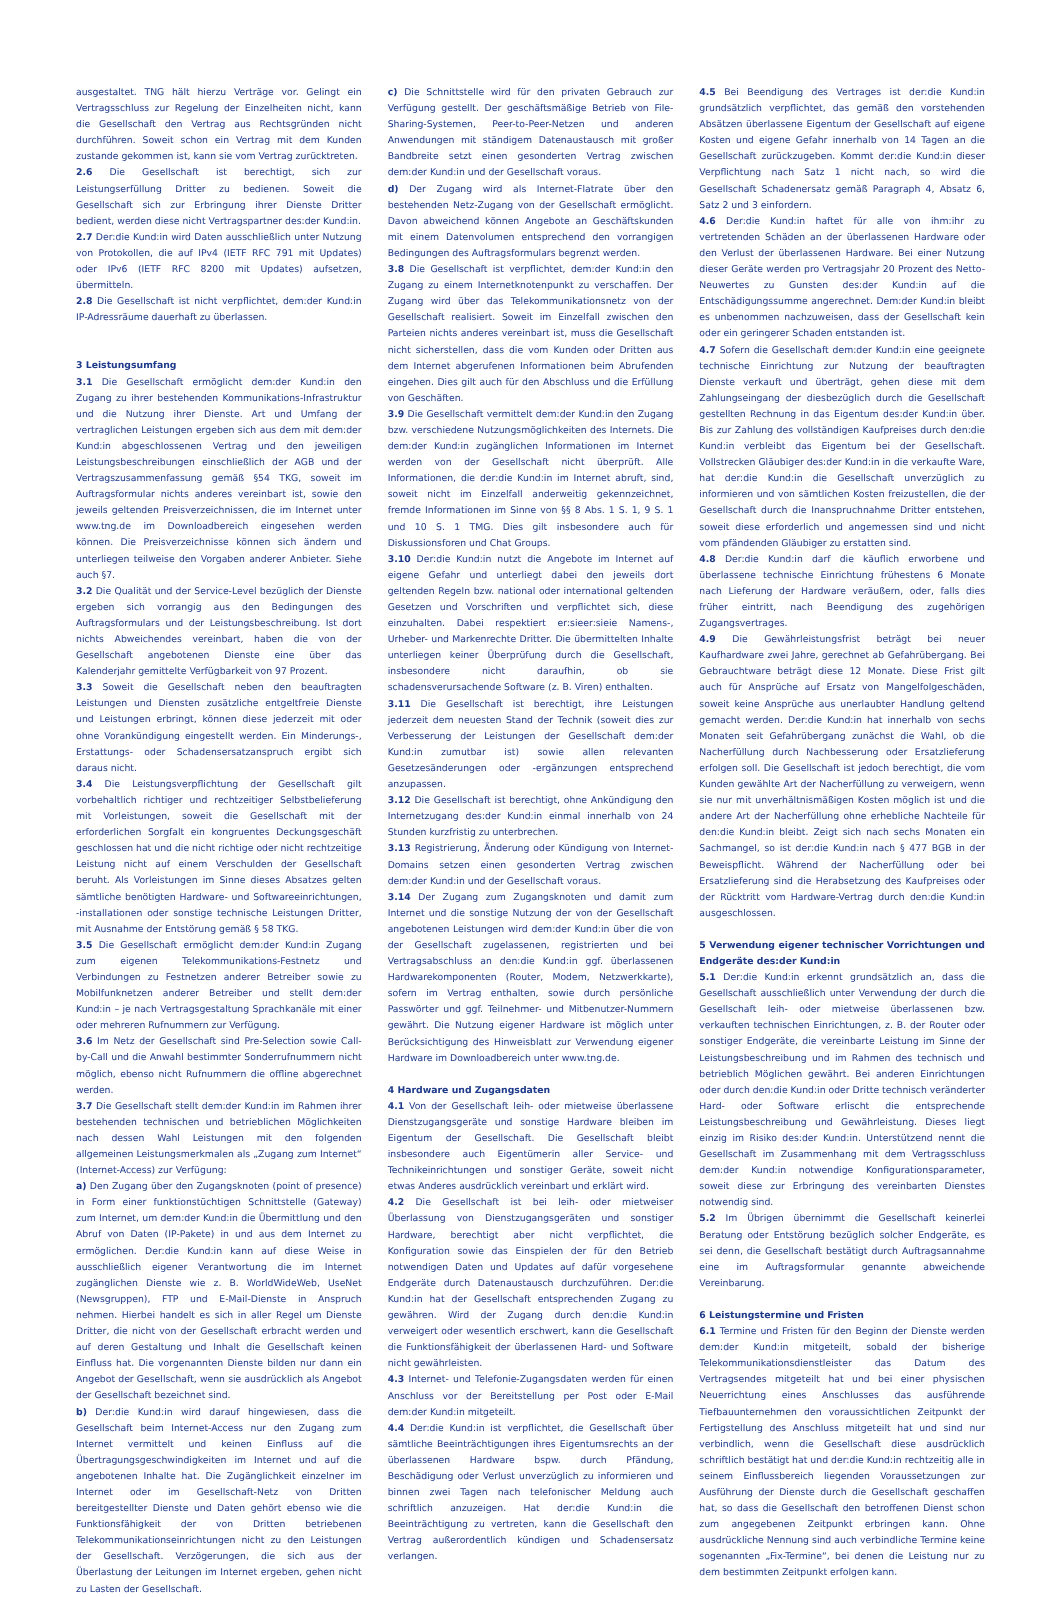ausgestaltet. TNG hält hierzu Verträge vor. Gelingt ein Vertragsschluss zur Regelung der Einzelheiten nicht, kann die Gesellschaft den Vertrag aus Rechtsgründen nicht durchführen. Soweit schon ein Vertrag mit dem Kunden zustande gekommen ist, kann sie vom Vertrag zurücktreten.
2.6 Die Gesellschaft ist berechtigt, sich zur Leistungserfüllung Dritter zu bedienen. Soweit die Gesellschaft sich zur Erbringung ihrer Dienste Dritter bedient, werden diese nicht Vertragspartner des:der Kund:in.
2.7 Der:die Kund:in wird Daten ausschließlich unter Nutzung von Protokollen, die auf IPv4 (IETF RFC 791 mit Updates) oder IPv6 (IETF RFC 8200 mit Updates) aufsetzen, übermitteln.
2.8 Die Gesellschaft ist nicht verpflichtet, dem:der Kund:in IP-Adressräume dauerhaft zu überlassen.
3 Leistungsumfang
3.1 Die Gesellschaft ermöglicht dem:der Kund:in den Zugang zu ihrer bestehenden Kommunikations-Infrastruktur und die Nutzung ihrer Dienste. Art und Umfang der vertraglichen Leistungen ergeben sich aus dem mit dem:der Kund:in abgeschlossenen Vertrag und den jeweiligen Leistungsbeschreibungen einschließlich der AGB und der Vertragszusammenfassung gemäß §54 TKG, soweit im Auftragsformular nichts anderes vereinbart ist, sowie den jeweils geltenden Preisverzeichnissen, die im Internet unter www.tng.de im Downloadbereich eingesehen werden können. Die Preisverzeichnisse können sich ändern und unterliegen teilweise den Vorgaben anderer Anbieter. Siehe auch §7.
3.2 Die Qualität und der Service-Level bezüglich der Dienste ergeben sich vorrangig aus den Bedingungen des Auftragsformulars und der Leistungsbeschreibung. Ist dort nichts Abweichendes vereinbart, haben die von der Gesellschaft angebotenen Dienste eine über das Kalenderjahr gemittelte Verfügbarkeit von 97 Prozent.
3.3 Soweit die Gesellschaft neben den beauftragten Leistungen und Diensten zusätzliche entgeltfreie Dienste und Leistungen erbringt, können diese jederzeit mit oder ohne Vorankündigung eingestellt werden. Ein Minderungs-, Erstattungs- oder Schadensersatzanspruch ergibt sich daraus nicht.
3.4 Die Leistungsverpflichtung der Gesellschaft gilt vorbehaltlich richtiger und rechtzeitiger Selbstbelieferung mit Vorleistungen, soweit die Gesellschaft mit der erforderlichen Sorgfalt ein kongruentes Deckungsgeschäft geschlossen hat und die nicht richtige oder nicht rechtzeitige Leistung nicht auf einem Verschulden der Gesellschaft beruht. Als Vorleistungen im Sinne dieses Absatzes gelten sämtliche benötigten Hardware- und Softwareeinrichtungen, -installationen oder sonstige technische Leistungen Dritter, mit Ausnahme der Entstörung gemäß § 58 TKG.
3.5 Die Gesellschaft ermöglicht dem:der Kund:in Zugang zum eigenen Telekommunikations-Festnetz und Verbindungen zu Festnetzen anderer Betreiber sowie zu Mobilfunknetzen anderer Betreiber und stellt dem:der Kund:in – je nach Vertragsgestaltung Sprachkanäle mit einer oder mehreren Rufnummern zur Verfügung.
3.6 Im Netz der Gesellschaft sind Pre-Selection sowie Call-by-Call und die Anwahl bestimmter Sonderrufnummern nicht möglich, ebenso nicht Rufnummern die offline abgerechnet werden.
3.7 Die Gesellschaft stellt dem:der Kund:in im Rahmen ihrer bestehenden technischen und betrieblichen Möglichkeiten nach dessen Wahl Leistungen mit den folgenden allgemeinen Leistungsmerkmalen als „Zugang zum Internet“ (Internet-Access) zur Verfügung:
a) Den Zugang über den Zugangsknoten (point of presence) in Form einer funktionstüchtigen Schnittstelle (Gateway) zum Internet, um dem:der Kund:in die Übermittlung und den Abruf von Daten (IP-Pakete) in und aus dem Internet zu ermöglichen. Der:die Kund:in kann auf diese Weise in ausschließlich eigener Verantwortung die im Internet zugänglichen Dienste wie z. B. WorldWideWeb, UseNet (Newsgruppen), FTP und E-Mail-Dienste in Anspruch nehmen. Hierbei handelt es sich in aller Regel um Dienste Dritter, die nicht von der Gesellschaft erbracht werden und auf deren Gestaltung und Inhalt die Gesellschaft keinen Einfluss hat. Die vorgenannten Dienste bilden nur dann ein Angebot der Gesellschaft, wenn sie ausdrücklich als Angebot der Gesellschaft bezeichnet sind.
b) Der:die Kund:in wird darauf hingewiesen, dass die Gesellschaft beim Internet-Access nur den Zugang zum Internet vermittelt und keinen Einfluss auf die Übertragungsgeschwindigkeiten im Internet und auf die angebotenen Inhalte hat. Die Zugänglichkeit einzelner im Internet oder im Gesellschaft-Netz von Dritten bereitgestellter Dienste und Daten gehört ebenso wie die Funktionsfähigkeit der von Dritten betriebenen Telekommunikationseinrichtungen nicht zu den Leistungen der Gesellschaft. Verzögerungen, die sich aus der Überlastung der Leitungen im Internet ergeben, gehen nicht zu Lasten der Gesellschaft.
c) Die Schnittstelle wird für den privaten Gebrauch zur Verfügung gestellt. Der geschäftsmäßige Betrieb von File-Sharing-Systemen, Peer-to-Peer-Netzen und anderen Anwendungen mit ständigem Datenaustausch mit großer Bandbreite setzt einen gesonderten Vertrag zwischen dem:der Kund:in und der Gesellschaft voraus.
d) Der Zugang wird als Internet-Flatrate über den bestehenden Netz-Zugang von der Gesellschaft ermöglicht. Davon abweichend können Angebote an Geschäftskunden mit einem Datenvolumen entsprechend den vorrangigen Bedingungen des Auftragsformulars begrenzt werden.
3.8 Die Gesellschaft ist verpflichtet, dem:der Kund:in den Zugang zu einem Internetknotenpunkt zu verschaffen. Der Zugang wird über das Telekommunikationsnetz von der Gesellschaft realisiert. Soweit im Einzelfall zwischen den Parteien nichts anderes vereinbart ist, muss die Gesellschaft nicht sicherstellen, dass die vom Kunden oder Dritten aus dem Internet abgerufenen Informationen beim Abrufenden eingehen. Dies gilt auch für den Abschluss und die Erfüllung von Geschäften.
3.9 Die Gesellschaft vermittelt dem:der Kund:in den Zugang bzw. verschiedene Nutzungsmöglichkeiten des Internets. Die dem:der Kund:in zugänglichen Informationen im Internet werden von der Gesellschaft nicht überprüft. Alle Informationen, die der:die Kund:in im Internet abruft, sind, soweit nicht im Einzelfall anderweitig gekennzeichnet, fremde Informationen im Sinne von §§ 8 Abs. 1 S. 1, 9 S. 1 und 10 S. 1 TMG. Dies gilt insbesondere auch für Diskussionsforen und Chat Groups.
3.10 Der:die Kund:in nutzt die Angebote im Internet auf eigene Gefahr und unterliegt dabei den jeweils dort geltenden Regeln bzw. national oder international geltenden Gesetzen und Vorschriften und verpflichtet sich, diese einzuhalten. Dabei respektiert er:sieer:sieie Namens-, Urheber- und Markenrechte Dritter. Die übermittelten Inhalte unterliegen keiner Überprüfung durch die Gesellschaft, insbesondere nicht daraufhin, ob sie schadensverursachende Software (z. B. Viren) enthalten.
3.11 Die Gesellschaft ist berechtigt, ihre Leistungen jederzeit dem neuesten Stand der Technik (soweit dies zur Verbesserung der Leistungen der Gesellschaft dem:der Kund:in zumutbar ist) sowie allen relevanten Gesetzesänderungen oder -ergänzungen entsprechend anzupassen.
3.12 Die Gesellschaft ist berechtigt, ohne Ankündigung den Internetzugang des:der Kund:in einmal innerhalb von 24 Stunden kurzfristig zu unterbrechen.
3.13 Registrierung, Änderung oder Kündigung von Internet-Domains setzen einen gesonderten Vertrag zwischen dem:der Kund:in und der Gesellschaft voraus.
3.14 Der Zugang zum Zugangsknoten und damit zum Internet und die sonstige Nutzung der von der Gesellschaft angebotenen Leistungen wird dem:der Kund:in über die von der Gesellschaft zugelassenen, registrierten und bei Vertragsabschluss an den:die Kund:in ggf. überlassenen Hardwarekomponenten (Router, Modem, Netzwerkkarte), sofern im Vertrag enthalten, sowie durch persönliche Passwörter und ggf. Teilnehmer- und Mitbenutzer-Nummern gewährt. Die Nutzung eigener Hardware ist möglich unter Berücksichtigung des Hinweisblatt zur Verwendung eigener Hardware im Downloadbereich unter www.tng.de.
4 Hardware und Zugangsdaten
4.1 Von der Gesellschaft leih- oder mietweise überlassene Dienstzugangsgeräte und sonstige Hardware bleiben im Eigentum der Gesellschaft. Die Gesellschaft bleibt insbesondere auch Eigentümerin aller Service- und Technikeinrichtungen und sonstiger Geräte, soweit nicht etwas Anderes ausdrücklich vereinbart und erklärt wird.
4.2 Die Gesellschaft ist bei leih- oder mietweiser Überlassung von Dienstzugangsgeräten und sonstiger Hardware, berechtigt aber nicht verpflichtet, die Konfiguration sowie das Einspielen der für den Betrieb notwendigen Daten und Updates auf dafür vorgesehene Endgeräte durch Datenaustausch durchzuführen. Der:die Kund:in hat der Gesellschaft entsprechenden Zugang zu gewähren. Wird der Zugang durch den:die Kund:in verweigert oder wesentlich erschwert, kann die Gesellschaft die Funktionsfähigkeit der überlassenen Hard- und Software nicht gewährleisten.
4.3 Internet- und Telefonie-Zugangsdaten werden für einen Anschluss vor der Bereitstellung per Post oder E-Mail dem:der Kund:in mitgeteilt.
4.4 Der:die Kund:in ist verpflichtet, die Gesellschaft über sämtliche Beeinträchtigungen ihres Eigentumsrechts an der überlassenen Hardware bspw. durch Pfändung, Beschädigung oder Verlust unverzüglich zu informieren und binnen zwei Tagen nach telefonischer Meldung auch schriftlich anzuzeigen. Hat der:die Kund:in die Beeinträchtigung zu vertreten, kann die Gesellschaft den Vertrag außerordentlich kündigen und Schadensersatz verlangen.
4.5 Bei Beendigung des Vertrages ist der:die Kund:in grundsätzlich verpflichtet, das gemäß den vorstehenden Absätzen überlassene Eigentum der Gesellschaft auf eigene Kosten und eigene Gefahr innerhalb von 14 Tagen an die Gesellschaft zurückzugeben. Kommt der:die Kund:in dieser Verpflichtung nach Satz 1 nicht nach, so wird die Gesellschaft Schadenersatz gemäß Paragraph 4, Absatz 6, Satz 2 und 3 einfordern.
4.6 Der:die Kund:in haftet für alle von ihm:ihr zu vertretenden Schäden an der überlassenen Hardware oder den Verlust der überlassenen Hardware. Bei einer Nutzung dieser Geräte werden pro Vertragsjahr 20 Prozent des Netto-Neuwertes zu Gunsten des:der Kund:in auf die Entschädigungssumme angerechnet. Dem:der Kund:in bleibt es unbenommen nachzuweisen, dass der Gesellschaft kein oder ein geringerer Schaden entstanden ist.
4.7 Sofern die Gesellschaft dem:der Kund:in eine geeignete technische Einrichtung zur Nutzung der beauftragten Dienste verkauft und überträgt, gehen diese mit dem Zahlungseingang der diesbezüglich durch die Gesellschaft gestellten Rechnung in das Eigentum des:der Kund:in über. Bis zur Zahlung des vollständigen Kaufpreises durch den:die Kund:in verbleibt das Eigentum bei der Gesellschaft. Vollstrecken Gläubiger des:der Kund:in in die verkaufte Ware, hat der:die Kund:in die Gesellschaft unverzüglich zu informieren und von sämtlichen Kosten freizustellen, die der Gesellschaft durch die Inanspruchnahme Dritter entstehen, soweit diese erforderlich und angemessen sind und nicht vom pfändenden Gläubiger zu erstatten sind.
4.8 Der:die Kund:in darf die käuflich erworbene und überlassene technische Einrichtung frühestens 6 Monate nach Lieferung der Hardware veräußern, oder, falls dies früher eintritt, nach Beendigung des zugehörigen Zugangsvertrages.
4.9 Die Gewährleistungsfrist beträgt bei neuer Kaufhardware zwei Jahre, gerechnet ab Gefahrübergang. Bei Gebrauchtware beträgt diese 12 Monate. Diese Frist gilt auch für Ansprüche auf Ersatz von Mangelfolgeschäden, soweit keine Ansprüche aus unerlaubter Handlung geltend gemacht werden. Der:die Kund:in hat innerhalb von sechs Monaten seit Gefahrübergang zunächst die Wahl, ob die Nacherfüllung durch Nachbesserung oder Ersatzlieferung erfolgen soll. Die Gesellschaft ist jedoch berechtigt, die vom Kunden gewählte Art der Nacherfüllung zu verweigern, wenn sie nur mit unverhältnismäßigen Kosten möglich ist und die andere Art der Nacherfüllung ohne erhebliche Nachteile für den:die Kund:in bleibt. Zeigt sich nach sechs Monaten ein Sachmangel, so ist der:die Kund:in nach § 477 BGB in der Beweispflicht. Während der Nacherfüllung oder bei Ersatzlieferung sind die Herabsetzung des Kaufpreises oder der Rücktritt vom Hardware-Vertrag durch den:die Kund:in ausgeschlossen.
5 Verwendung eigener technischer Vorrichtungen und Endgeräte des:der Kund:in
5.1 Der:die Kund:in erkennt grundsätzlich an, dass die Gesellschaft ausschließlich unter Verwendung der durch die Gesellschaft leih- oder mietweise überlassenen bzw. verkauften technischen Einrichtungen, z. B. der Router oder sonstiger Endgeräte, die vereinbarte Leistung im Sinne der Leistungsbeschreibung und im Rahmen des technisch und betrieblich Möglichen gewährt. Bei anderen Einrichtungen oder durch den:die Kund:in oder Dritte technisch veränderter Hard- oder Software erlischt die entsprechende Leistungsbeschreibung und Gewährleistung. Dieses liegt einzig im Risiko des:der Kund:in. Unterstützend nennt die Gesellschaft im Zusammenhang mit dem Vertragsschluss dem:der Kund:in notwendige Konfigurationsparameter, soweit diese zur Erbringung des vereinbarten Dienstes notwendig sind.
5.2 Im Übrigen übernimmt die Gesellschaft keinerlei Beratung oder Entstörung bezüglich solcher Endgeräte, es sei denn, die Gesellschaft bestätigt durch Auftragsannahme eine im Auftragsformular genannte abweichende Vereinbarung.
6 Leistungstermine und Fristen
6.1 Termine und Fristen für den Beginn der Dienste werden dem:der Kund:in mitgeteilt, sobald der bisherige Telekommunikationsdienstleister das Datum des Vertragsendes mitgeteilt hat und bei einer physischen Neuerrichtung eines Anschlusses das ausführende Tiefbauunternehmen den voraussichtlichen Zeitpunkt der Fertigstellung des Anschluss mitgeteilt hat und sind nur verbindlich, wenn die Gesellschaft diese ausdrücklich schriftlich bestätigt hat und der:die Kund:in rechtzeitig alle in seinem Einflussbereich liegenden Voraussetzungen zur Ausführung der Dienste durch die Gesellschaft geschaffen hat, so dass die Gesellschaft den betroffenen Dienst schon zum angegebenen Zeitpunkt erbringen kann. Ohne ausdrückliche Nennung sind auch verbindliche Termine keine sogenannten „Fix-Termine“, bei denen die Leistung nur zu dem bestimmten Zeitpunkt erfolgen kann.